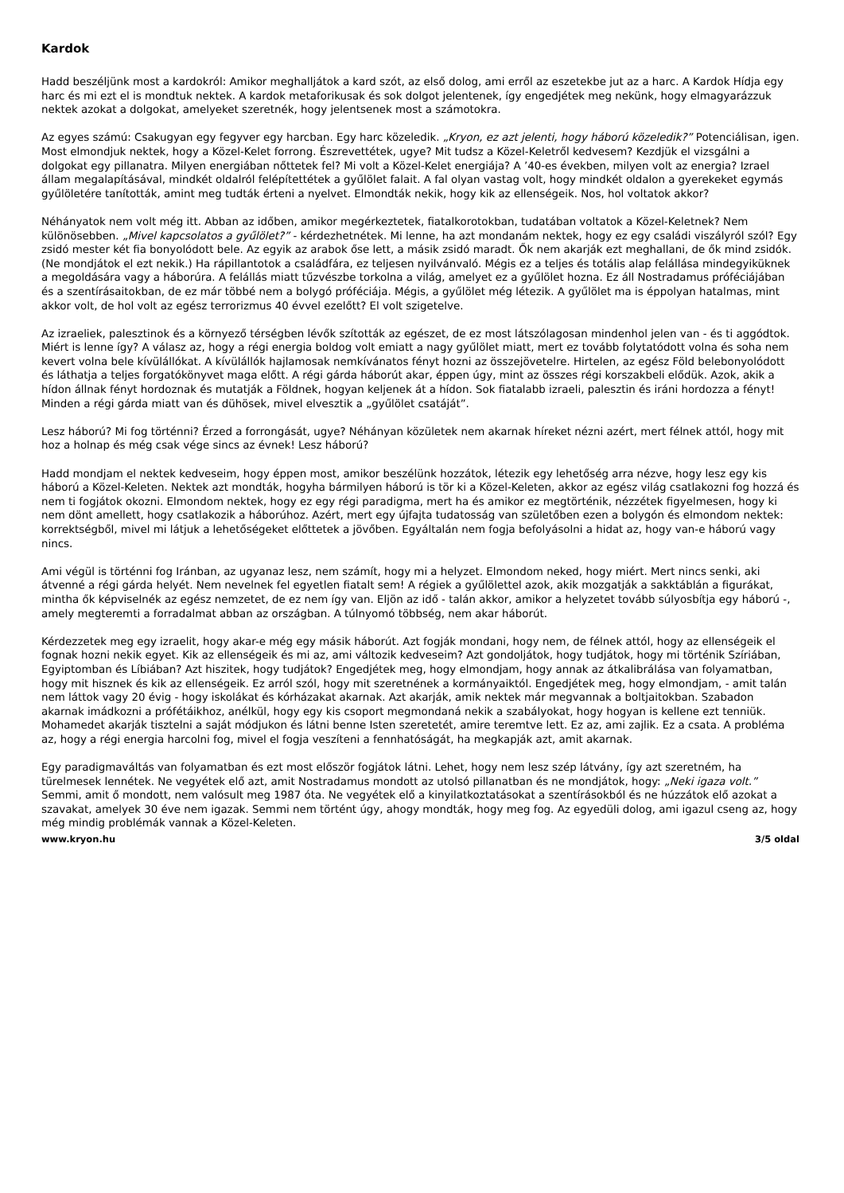Kardok
Hadd beszéljünk most a kardokról: Amikor meghalljátok a kard szót, az első dolog, ami erről az eszetekbe jut az a harc. A Kardok Hídja egy harc és mi ezt el is mondtuk nektek. A kardok metaforikusak és sok dolgot jelentenek, így engedjétek meg nekünk, hogy elmagyarázzuk nektek azokat a dolgokat, amelyeket szeretnék, hogy jelentsenek most a számotokra.
Az egyes számú: Csakugyan egy fegyver egy harcban. Egy harc közeledik. „Kryon, ez azt jelenti, hogy háború közeledik?” Potenciálisan, igen. Most elmondjuk nektek, hogy a Közel-Kelet forrong. Észrevettétek, ugye? Mit tudsz a Közel-Keletről kedvesem? Kezdjük el vizsgálni a dolgokat egy pillanatra. Milyen energiában nőttetek fel? Mi volt a Közel-Kelet energiája? A ’40-es években, milyen volt az energia? Izrael állam megalapításával, mindkét oldalról felépítettétek a gyűlölet falait. A fal olyan vastag volt, hogy mindkét oldalon a gyerekeket egymás gyűlöletére tanították, amint meg tudták érteni a nyelvet. Elmondták nekik, hogy kik az ellenségeik. Nos, hol voltatok akkor?
Néhányatok nem volt még itt. Abban az időben, amikor megérkeztetek, fiatalkorotokban, tudatában voltatok a Közel-Keletnek? Nem különösebben. „Mivel kapcsolatos a gyűlölet?” - kérdezhetnétek. Mi lenne, ha azt mondanám nektek, hogy ez egy családi viszályról szól? Egy zsidó mester két fia bonyolódott bele. Az egyik az arabok őse lett, a másik zsidó maradt. Ők nem akarják ezt meghallani, de ők mind zsidók. (Ne mondjátok el ezt nekik.) Ha rápillantotok a családfára, ez teljesen nyilvánvaló. Mégis ez a teljes és totális alap felállása mindegyiküknek a megoldására vagy a háborúra. A felállás miatt tűzvészbe torkolna a világ, amelyet ez a gyűlölet hozna. Ez áll Nostradamus próféciájában és a szentírásaitokban, de ez már többé nem a bolygó próféciája. Mégis, a gyűlölet még létezik. A gyűlölet ma is éppolyan hatalmas, mint akkor volt, de hol volt az egész terrorizmus 40 évvel ezelőtt? El volt szigetelve.
Az izraeliek, palesztinok és a környező térségben lévők szították az egészet, de ez most látszólagosan mindenhol jelen van - és ti aggódtok. Miért is lenne így? A válasz az, hogy a régi energia boldog volt emiatt a nagy gyűlölet miatt, mert ez tovább folytatódott volna és soha nem kevert volna bele kívülállókat. A kívülállók hajlamosak nemkívánatos fényt hozni az összejövetelre. Hirtelen, az egész Föld belebonyolódott és láthatja a teljes forgatókönyvet maga előtt. A régi gárda háborút akar, éppen úgy, mint az összes régi korszakbeli elődük. Azok, akik a hídon állnak fényt hordoznak és mutatják a Földnek, hogyan keljenek át a hídon. Sok fiatalabb izraeli, palesztin és iráni hordozza a fényt! Minden a régi gárda miatt van és dühösek, mivel elvesztik a „gyűlölet csatáját”.
Lesz háború? Mi fog történni? Érzed a forrongását, ugye? Néhányan közületek nem akarnak híreket nézni azért, mert félnek attól, hogy mit hoz a holnap és még csak vége sincs az évnek! Lesz háború?
Hadd mondjam el nektek kedveseim, hogy éppen most, amikor beszélünk hozzátok, létezik egy lehetőség arra nézve, hogy lesz egy kis háború a Közel-Keleten. Nektek azt mondták, hogyha bármilyen háború is tör ki a Közel-Keleten, akkor az egész világ csatlakozni fog hozzá és nem ti fogjátok okozni. Elmondom nektek, hogy ez egy régi paradigma, mert ha és amikor ez megtörténik, nézzétek figyelmesen, hogy ki nem dönt amellett, hogy csatlakozik a háborúhoz. Azért, mert egy újfajta tudatosság van születőben ezen a bolygón és elmondom nektek: korrektségből, mivel mi látjuk a lehetőségeket előttetek a jövőben. Egyáltalán nem fogja befolyásolni a hidat az, hogy van-e háború vagy nincs.
Ami végül is történni fog Iránban, az ugyanaz lesz, nem számít, hogy mi a helyzet. Elmondom neked, hogy miért. Mert nincs senki, aki átvenné a régi gárda helyét. Nem nevelnek fel egyetlen fiatalt sem! A régiek a gyűlölettel azok, akik mozgatják a sakktáblán a figurákat, mintha ők képviselnék az egész nemzetet, de ez nem így van. Eljön az idő - talán akkor, amikor a helyzetet tovább súlyosbítja egy háború -, amely megteremti a forradalmat abban az országban. A túlnyomó többség, nem akar háborút.
Kérdezzetek meg egy izraelit, hogy akar-e még egy másik háborút. Azt fogják mondani, hogy nem, de félnek attól, hogy az ellenségeik el fognak hozni nekik egyet. Kik az ellenségeik és mi az, ami változik kedveseim? Azt gondoljátok, hogy tudjátok, hogy mi történik Szíriában, Egyiptomban és Líbiában? Azt hiszitek, hogy tudjátok? Engedjétek meg, hogy elmondjam, hogy annak az átkalibrálása van folyamatban, hogy mit hisznek és kik az ellenségeik. Ez arról szól, hogy mit szeretnének a kormányaiktól. Engedjétek meg, hogy elmondjam, - amit talán nem láttok vagy 20 évig - hogy iskolákat és kórházakat akarnak. Azt akarják, amik nektek már megvannak a boltjaitokban. Szabadon akarnak imádkozni a prófétáikhoz, anélkül, hogy egy kis csoport megmondaná nekik a szabályokat, hogy hogyan is kellene ezt tenniük. Mohamedet akarják tisztelni a saját módjukon és látni benne Isten szeretetét, amire teremtve lett. Ez az, ami zajlik. Ez a csata. A probléma az, hogy a régi energia harcolni fog, mivel el fogja veszíteni a fennhatóságát, ha megkapják azt, amit akarnak.
Egy paradigmaváltás van folyamatban és ezt most először fogjátok látni. Lehet, hogy nem lesz szép látvány, így azt szeretném, ha türelmesek lennétek. Ne vegyétek elő azt, amit Nostradamus mondott az utolsó pillanatban és ne mondjátok, hogy: „Neki igaza volt.” Semmi, amit ő mondott, nem valósult meg 1987 óta. Ne vegyétek elő a kinyilatkoztatásokat a szentírásokból és ne húzzátok elő azokat a szavakat, amelyek 30 éve nem igazak. Semmi nem történt úgy, ahogy mondták, hogy meg fog. Az egyedüli dolog, ami igazul cseng az, hogy még mindig problémák vannak a Közel-Keleten.
www.kryon.hu 3/5 oldal